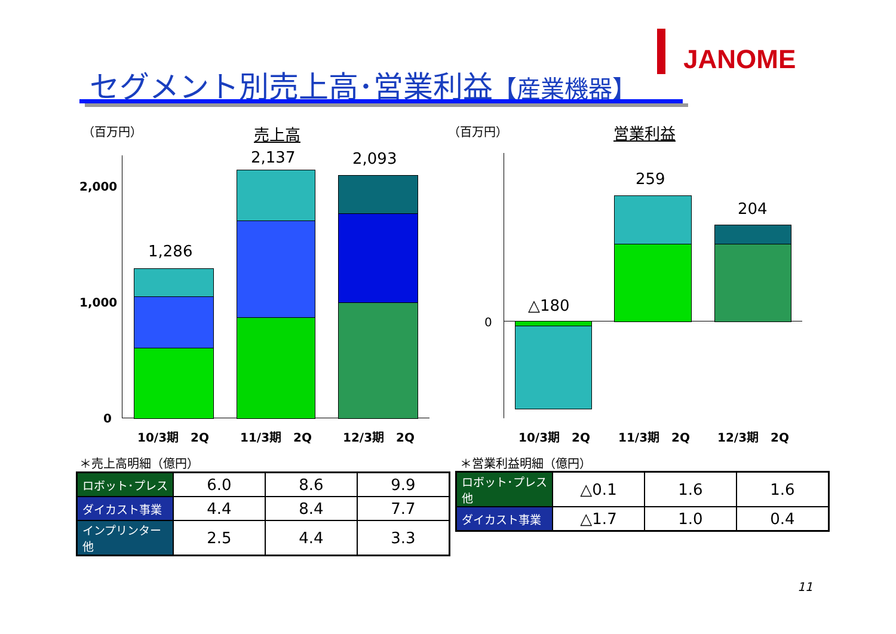セグメント別売上高･営業利益【産業機器】
JANOME
（百万円） 売上高 （百万円） 営業利益
2,000
1,000
0
1,286
2,137 2,093
10/3期　2Q 11/3期　2Q 12/3期　2Q
0
△180
259
204
10/3期　2Q 11/3期　2Q 12/3期　2Q
＊売上高明細（億円）
| ロボット･プレス | 6.0 | 8.6 | 9.9 |
| ダイカスト事業 | 4.4 | 8.4 | 7.7 |
| インプリンター他 | 2.5 | 4.4 | 3.3 |
＊営業利益明細（億円）
| ロボット･プレス 他 | △0.1 | 1.6 | 1.6 |
| ダイカスト事業 | △1.7 | 1.0 | 0.4 |
11